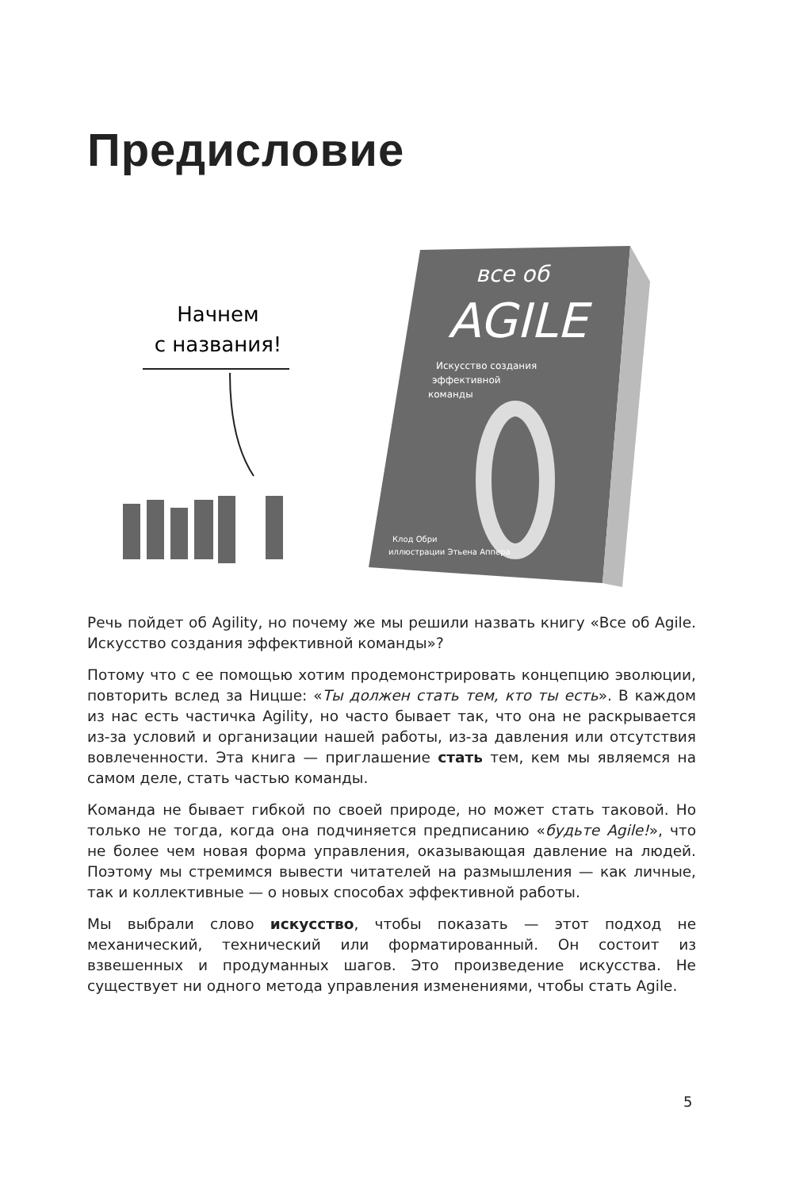Предисловие
Начнем
с названия!
все об
AGILE
Искусство создания
эффективной
команды
Клод Обри
иллюстрации Этьена Аппера
Речь пойдет об Agility, но почему же мы решили назвать книгу «Все об Agile. Искусство создания эффективной команды»?
Потому что с ее помощью хотим продемонстрировать концепцию эволюции, повторить вслед за Ницше: «Ты должен стать тем, кто ты есть». В каждом из нас есть частичка Agility, но часто бывает так, что она не раскрывается из-за условий и организации нашей работы, из-за давления или отсутствия вовлеченности. Эта книга — приглашение стать тем, кем мы являемся на самом деле, стать частью команды.
Команда не бывает гибкой по своей природе, но может стать таковой. Но только не тогда, когда она подчиняется предписанию «будьте Agile!», что не более чем новая форма управления, оказывающая давление на людей. Поэтому мы стремимся вывести читателей на размышления — как личные, так и коллективные — о новых способах эффективной работы.
Мы выбрали слово искусство, чтобы показать — этот подход не механический, технический или форматированный. Он состоит из взвешенных и продуманных шагов. Это произведение искусства. Не существует ни одного метода управления изменениями, чтобы стать Agile.
5